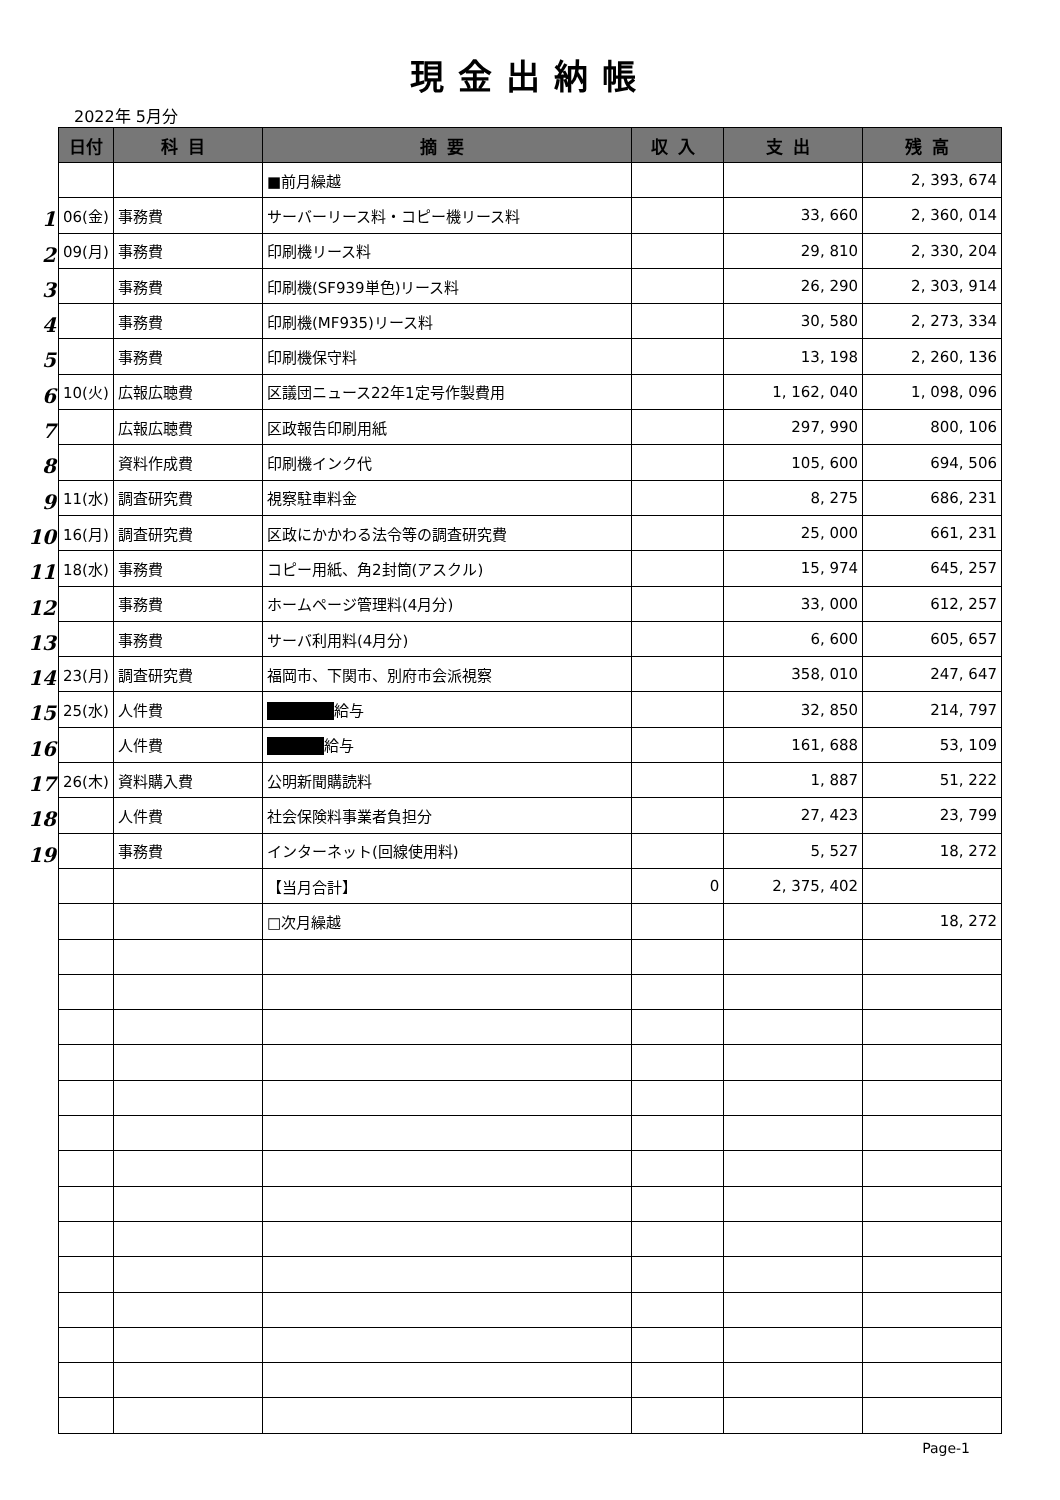現金出納帳
2022年 5月分
1
2
3
4
5
6
7
8
9
10
11
12
13
14
15
16
17
18
19
| 日付 | 科目 | 摘要 | 収入 | 支出 | 残高 |
| --- | --- | --- | --- | --- | --- |
| | | ■前月繰越 | | | 2, 393, 674 |
| 06(金) | 事務費 | サーバーリース料・コピー機リース料 | | 33, 660 | 2, 360, 014 |
| 09(月) | 事務費 | 印刷機リース料 | | 29, 810 | 2, 330, 204 |
| | 事務費 | 印刷機(SF939単色)リース料 | | 26, 290 | 2, 303, 914 |
| | 事務費 | 印刷機(MF935)リース料 | | 30, 580 | 2, 273, 334 |
| | 事務費 | 印刷機保守料 | | 13, 198 | 2, 260, 136 |
| 10(火) | 広報広聴費 | 区議団ニュース22年1定号作製費用 | | 1, 162, 040 | 1, 098, 096 |
| | 広報広聴費 | 区政報告印刷用紙 | | 297, 990 | 800, 106 |
| | 資料作成費 | 印刷機インク代 | | 105, 600 | 694, 506 |
| 11(水) | 調査研究費 | 視察駐車料金 | | 8, 275 | 686, 231 |
| 16(月) | 調査研究費 | 区政にかかわる法令等の調査研究費 | | 25, 000 | 661, 231 |
| 18(水) | 事務費 | コピー用紙、角2封筒(アスクル) | | 15, 974 | 645, 257 |
| | 事務費 | ホームページ管理料(4月分) | | 33, 000 | 612, 257 |
| | 事務費 | サーバ利用料(4月分) | | 6, 600 | 605, 657 |
| 23(月) | 調査研究費 | 福岡市、下関市、別府市会派視察 | | 358, 010 | 247, 647 |
| 25(水) | 人件費 | 給与 | | 32, 850 | 214, 797 |
| | 人件費 | 給与 | | 161, 688 | 53, 109 |
| 26(木) | 資料購入費 | 公明新聞購読料 | | 1, 887 | 51, 222 |
| | 人件費 | 社会保険料事業者負担分 | | 27, 423 | 23, 799 |
| | 事務費 | インターネット(回線使用料) | | 5, 527 | 18, 272 |
| | | 【当月合計】 | 0 | 2, 375, 402 | |
| | | □次月繰越 | | | 18, 272 |
Page-1